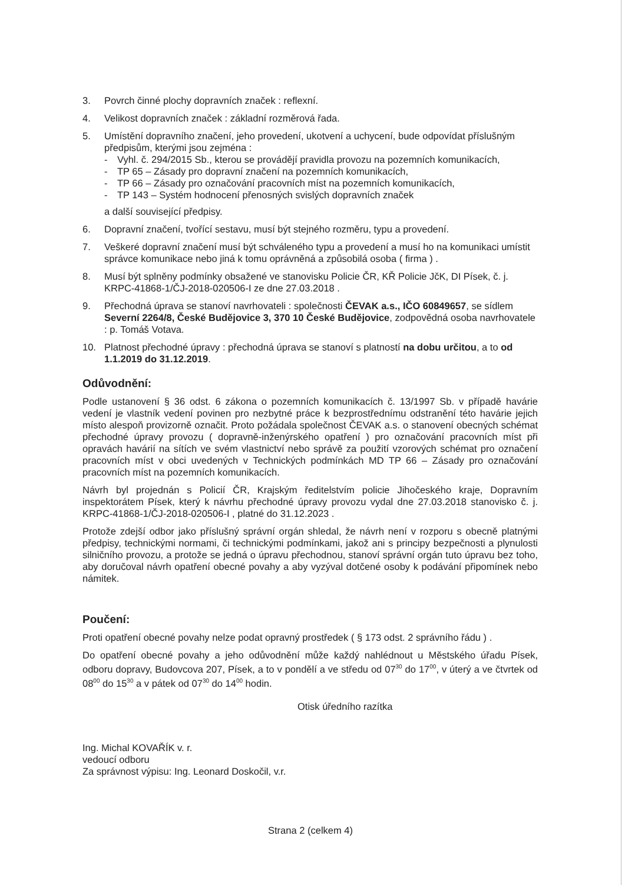3. Povrch činné plochy dopravních značek : reflexní.
4. Velikost dopravních značek : základní rozměrová řada.
5. Umístění dopravního značení, jeho provedení, ukotvení a uchycení, bude odpovídat příslušným předpisům, kterými jsou zejména :
- Vyhl. č. 294/2015 Sb., kterou se provádějí pravidla provozu na pozemních komunikacích,
- TP 65 – Zásady pro dopravní značení na pozemních komunikacích,
- TP 66 – Zásady pro označování pracovních míst na pozemních komunikacích,
- TP 143 – Systém hodnocení přenosných svislých dopravních značek
a další související předpisy.
6. Dopravní značení, tvořící sestavu, musí být stejného rozměru, typu a provedení.
7. Veškeré dopravní značení musí být schváleného typu a provedení a musí ho na komunikaci umístit správce komunikace nebo jiná k tomu oprávněná a způsobilá osoba ( firma ) .
8. Musí být splněny podmínky obsažené ve stanovisku Policie ČR, KŘ Policie JčK, DI Písek, č. j. KRPC-41868-1/ČJ-2018-020506-I ze dne 27.03.2018 .
9. Přechodná úprava se stanoví navrhovateli : společnosti ČEVAK a.s., IČO 60849657, se sídlem Severní 2264/8, České Budějovice 3, 370 10 České Budějovice, zodpovědná osoba navrhovatele : p. Tomáš Votava.
10. Platnost přechodné úpravy : přechodná úprava se stanoví s platností na dobu určitou, a to od 1.1.2019 do 31.12.2019.
Odůvodnění:
Podle ustanovení § 36 odst. 6 zákona o pozemních komunikacích č. 13/1997 Sb. v případě havárie vedení je vlastník vedení povinen pro nezbytné práce k bezprostřednímu odstranění této havárie jejich místo alespoň provizorně označit. Proto požádala společnost ČEVAK a.s. o stanovení obecných schémat přechodné úpravy provozu ( dopravně-inženýrského opatření ) pro označování pracovních míst při opravách havárií na sítích ve svém vlastnictví nebo správě za použití vzorových schémat pro označení pracovních míst v obci uvedených v Technických podmínkách MD TP 66 – Zásady pro označování pracovních míst na pozemních komunikacích.
Návrh byl projednán s Policií ČR, Krajským ředitelstvím policie Jihočeského kraje, Dopravním inspektorátem Písek, který k návrhu přechodné úpravy provozu vydal dne 27.03.2018 stanovisko č. j. KRPC-41868-1/ČJ-2018-020506-I , platné do 31.12.2023 .
Protože zdejší odbor jako příslušný správní orgán shledal, že návrh není v rozporu s obecně platnými předpisy, technickými normami, či technickými podmínkami, jakož ani s principy bezpečnosti a plynulosti silničního provozu, a protože se jedná o úpravu přechodnou, stanoví správní orgán tuto úpravu bez toho, aby doručoval návrh opatření obecné povahy a aby vyzýval dotčené osoby k podávání připomínek nebo námitek.
Poučení:
Proti opatření obecné povahy nelze podat opravný prostředek ( § 173 odst. 2 správního řádu ) .
Do opatření obecné povahy a jeho odůvodnění může každý nahlédnout u Městského úřadu Písek, odboru dopravy, Budovcova 207, Písek, a to v pondělí a ve středu od 07<sup>30</sup> do 17<sup>00</sup>, v úterý a ve čtvrtek od 08<sup>00</sup> do 15<sup>30</sup> a v pátek od 07<sup>30</sup> do 14<sup>00</sup> hodin.
Otisk úředního razítka
Ing. Michal KOVAŘÍK v. r.
vedoucí odboru
Za správnost výpisu: Ing. Leonard Doskočil, v.r.
Strana 2 (celkem 4)